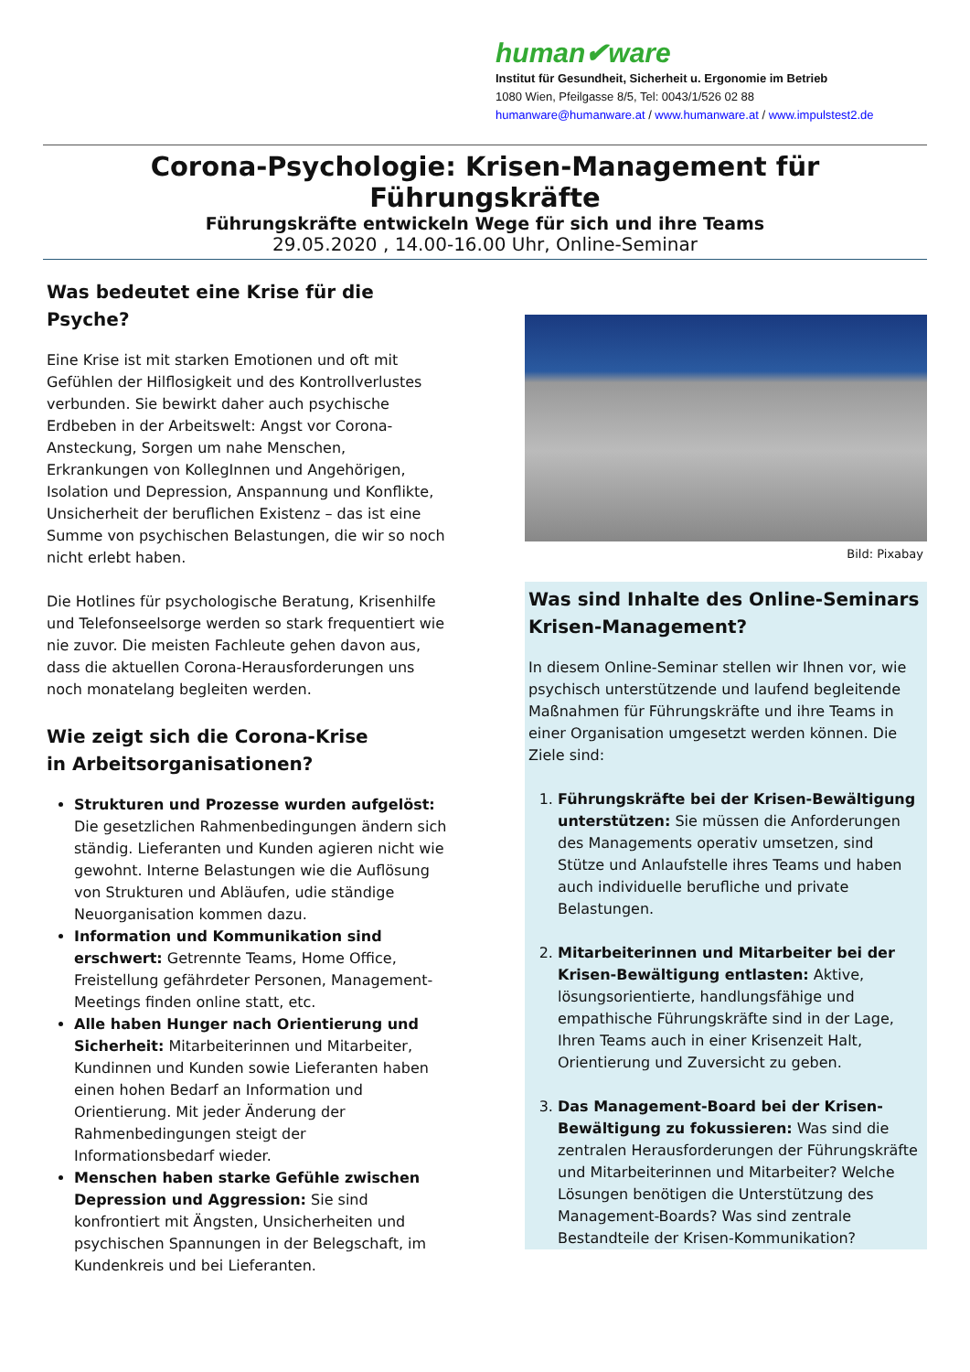human✔ware
Institut für Gesundheit, Sicherheit u. Ergonomie im Betrieb
1080 Wien, Pfeilgasse 8/5, Tel: 0043/1/526 02 88
humanware@humanware.at / www.humanware.at / www.impulstest2.de
Corona-Psychologie: Krisen-Management für Führungskräfte
Führungskräfte entwickeln Wege für sich und ihre Teams
29.05.2020 , 14.00-16.00 Uhr, Online-Seminar
Was bedeutet eine Krise für die Psyche?
Eine Krise ist mit starken Emotionen und oft mit Gefühlen der Hilflosigkeit und des Kontrollverlustes verbunden. Sie bewirkt daher auch psychische Erdbeben in der Arbeitswelt: Angst vor Corona-Ansteckung, Sorgen um nahe Menschen, Erkrankungen von KollegInnen und Angehörigen, Isolation und Depression, Anspannung und Konflikte, Unsicherheit der beruflichen Existenz – das ist eine Summe von psychischen Belastungen, die wir so noch nicht erlebt haben.
Die Hotlines für psychologische Beratung, Krisenhilfe und Telefonseelsorge werden so stark frequentiert wie nie zuvor. Die meisten Fachleute gehen davon aus, dass die aktuellen Corona-Herausforderungen uns noch monatelang begleiten werden.
Wie zeigt sich die Corona-Krise
in Arbeitsorganisationen?
Strukturen und Prozesse wurden aufgelöst: Die gesetzlichen Rahmenbedingungen ändern sich ständig. Lieferanten und Kunden agieren nicht wie gewohnt. Interne Belastungen wie die Auflösung von Strukturen und Abläufen, udie ständige Neuorganisation kommen dazu.
Information und Kommunikation sind erschwert: Getrennte Teams, Home Office, Freistellung gefährdeter Personen, Management-Meetings finden online statt, etc.
Alle haben Hunger nach Orientierung und Sicherheit: Mitarbeiterinnen und Mitarbeiter, Kundinnen und Kunden sowie Lieferanten haben einen hohen Bedarf an Information und Orientierung. Mit jeder Änderung der Rahmenbedingungen steigt der Informationsbedarf wieder.
Menschen haben starke Gefühle zwischen Depression und Aggression: Sie sind konfrontiert mit Ängsten, Unsicherheiten und psychischen Spannungen in der Belegschaft, im Kundenkreis und bei Lieferanten.
Bild: Pixabay
Was sind Inhalte des Online-Seminars Krisen-Management?
In diesem Online-Seminar stellen wir Ihnen vor, wie psychisch unterstützende und laufend begleitende Maßnahmen für Führungskräfte und ihre Teams in einer Organisation umgesetzt werden können. Die Ziele sind:
1. Führungskräfte bei der Krisen-Bewältigung unterstützen: Sie müssen die Anforderungen des Managements operativ umsetzen, sind Stütze und Anlaufstelle ihres Teams und haben auch individuelle berufliche und private Belastungen.
2. Mitarbeiterinnen und Mitarbeiter bei der Krisen-Bewältigung entlasten: Aktive, lösungsorientierte, handlungsfähige und empathische Führungskräfte sind in der Lage, Ihren Teams auch in einer Krisenzeit Halt, Orientierung und Zuversicht zu geben.
3. Das Management-Board bei der Krisen-Bewältigung zu fokussieren: Was sind die zentralen Herausforderungen der Führungskräfte und Mitarbeiterinnen und Mitarbeiter? Welche Lösungen benötigen die Unterstützung des Management-Boards? Was sind zentrale Bestandteile der Krisen-Kommunikation?